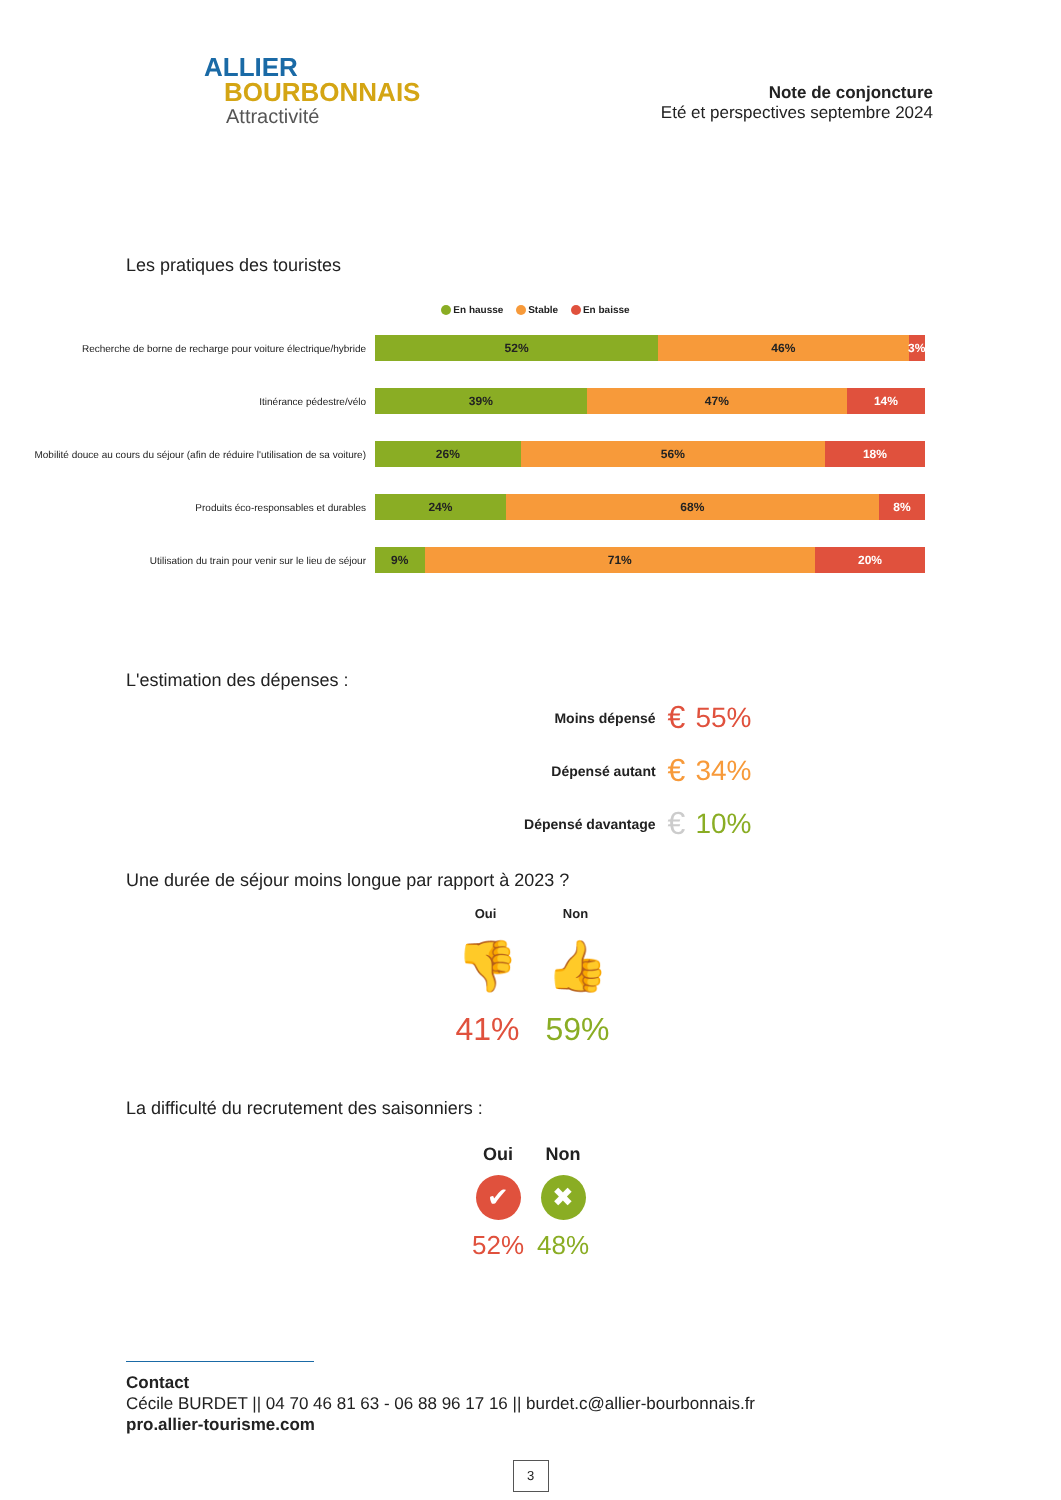ALLIER
BOURBONNAIS
Attractivité
Note de conjoncture
Eté et perspectives septembre 2024
Les pratiques des touristes
En hausse Stable En baisse
Recherche de borne de recharge pour voiture électrique/hybride
52% 46% 3%
Itinérance pédestre/vélo
39% 47% 14%
Mobilité douce au cours du séjour (afin de réduire l'utilisation de sa voiture)
26% 56% 18%
Produits éco-responsables et durables
24% 68% 8%
Utilisation du train pour venir sur le lieu de séjour
9% 71% 20%
L'estimation des dépenses :
Moins dépensé € 55%
Dépensé autant € 34%
Dépensé davantage € 10%
Une durée de séjour moins longue par rapport à 2023 ?
Oui Non
👎 👍
41% 59%
La difficulté du recrutement des saisonniers :
Oui Non
✔ ✖
52% 48%
Contact
Cécile BURDET || 04 70 46 81 63 - 06 88 96 17 16 || burdet.c@allier-bourbonnais.fr
pro.allier-tourisme.com
3